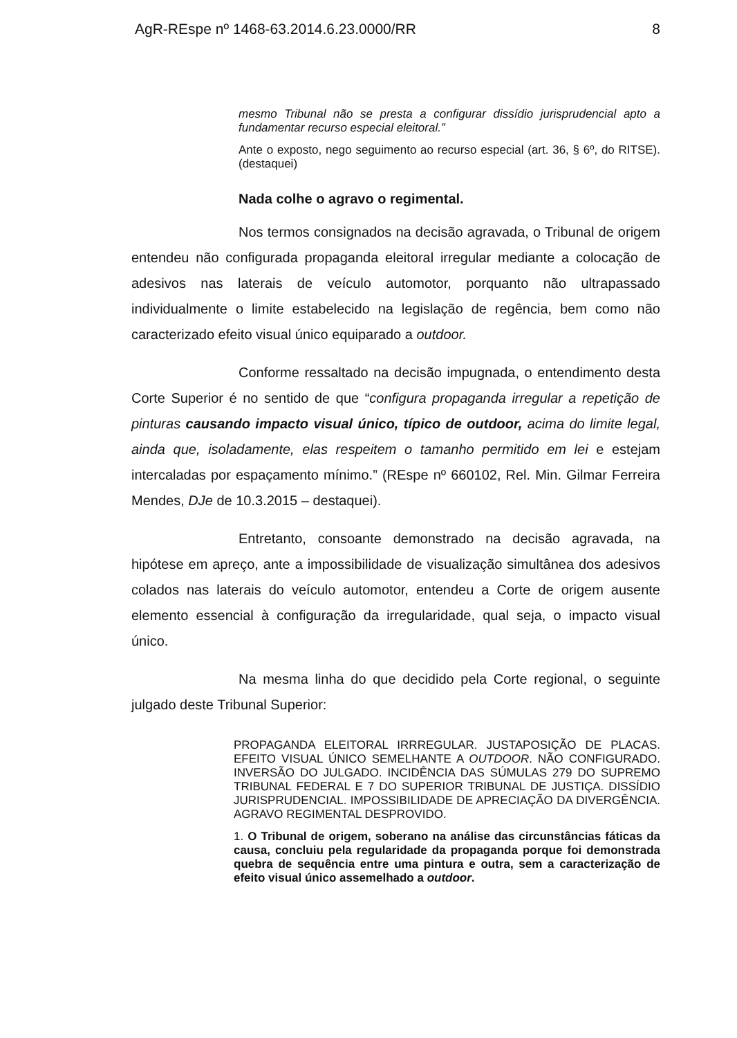AgR-REspe nº 1468-63.2014.6.23.0000/RR 8
mesmo Tribunal não se presta a configurar dissídio jurisprudencial apto a fundamentar recurso especial eleitoral.”
Ante o exposto, nego seguimento ao recurso especial (art. 36, § 6º, do RITSE). (destaquei)
Nada colhe o agravo o regimental.
Nos termos consignados na decisão agravada, o Tribunal de origem entendeu não configurada propaganda eleitoral irregular mediante a colocação de adesivos nas laterais de veículo automotor, porquanto não ultrapassado individualmente o limite estabelecido na legislação de regência, bem como não caracterizado efeito visual único equiparado a outdoor.
Conforme ressaltado na decisão impugnada, o entendimento desta Corte Superior é no sentido de que “configura propaganda irregular a repetição de pinturas causando impacto visual único, típico de outdoor, acima do limite legal, ainda que, isoladamente, elas respeitem o tamanho permitido em lei e estejam intercaladas por espaçamento mínimo.” (REspe nº 660102, Rel. Min. Gilmar Ferreira Mendes, DJe de 10.3.2015 – destaquei).
Entretanto, consoante demonstrado na decisão agravada, na hipótese em apreço, ante a impossibilidade de visualização simultânea dos adesivos colados nas laterais do veículo automotor, entendeu a Corte de origem ausente elemento essencial à configuração da irregularidade, qual seja, o impacto visual único.
Na mesma linha do que decidido pela Corte regional, o seguinte julgado deste Tribunal Superior:
PROPAGANDA ELEITORAL IRRREGULAR. JUSTAPOSIÇÃO DE PLACAS. EFEITO VISUAL ÚNICO SEMELHANTE A OUTDOOR. NÃO CONFIGURADO. INVERSÃO DO JULGADO. INCIDÊNCIA DAS SÚMULAS 279 DO SUPREMO TRIBUNAL FEDERAL E 7 DO SUPERIOR TRIBUNAL DE JUSTIÇA. DISSÍDIO JURISPRUDENCIAL. IMPOSSIBILIDADE DE APRECIAÇÃO DA DIVERGÊNCIA. AGRAVO REGIMENTAL DESPROVIDO.
1. O Tribunal de origem, soberano na análise das circunstâncias fáticas da causa, concluiu pela regularidade da propaganda porque foi demonstrada quebra de sequência entre uma pintura e outra, sem a caracterização de efeito visual único assemelhado a outdoor.